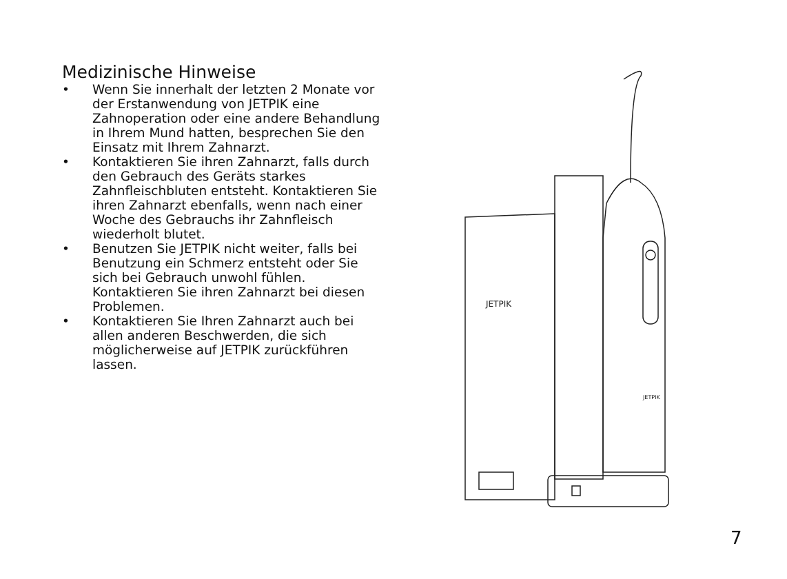Medizinische Hinweise
• Wenn Sie innerhalt der letzten 2 Monate vor der Erstanwendung von JETPIK eine Zahnoperation oder eine andere Behandlung in Ihrem Mund hatten, besprechen Sie den Einsatz mit Ihrem Zahnarzt.
• Kontaktieren Sie ihren Zahnarzt, falls durch den Gebrauch des Geräts starkes Zahnfleischbluten entsteht. Kontaktieren Sie ihren Zahnarzt ebenfalls, wenn nach einer Woche des Gebrauchs ihr Zahnfleisch wiederholt blutet.
• Benutzen Sie JETPIK nicht weiter, falls bei Benutzung ein Schmerz entsteht oder Sie sich bei Gebrauch unwohl fühlen. Kontaktieren Sie ihren Zahnarzt bei diesen Problemen.
• Kontaktieren Sie Ihren Zahnarzt auch bei allen anderen Beschwerden, die sich möglicherweise auf JETPIK zurückführen lassen.
JETPIK
JETPIK
7